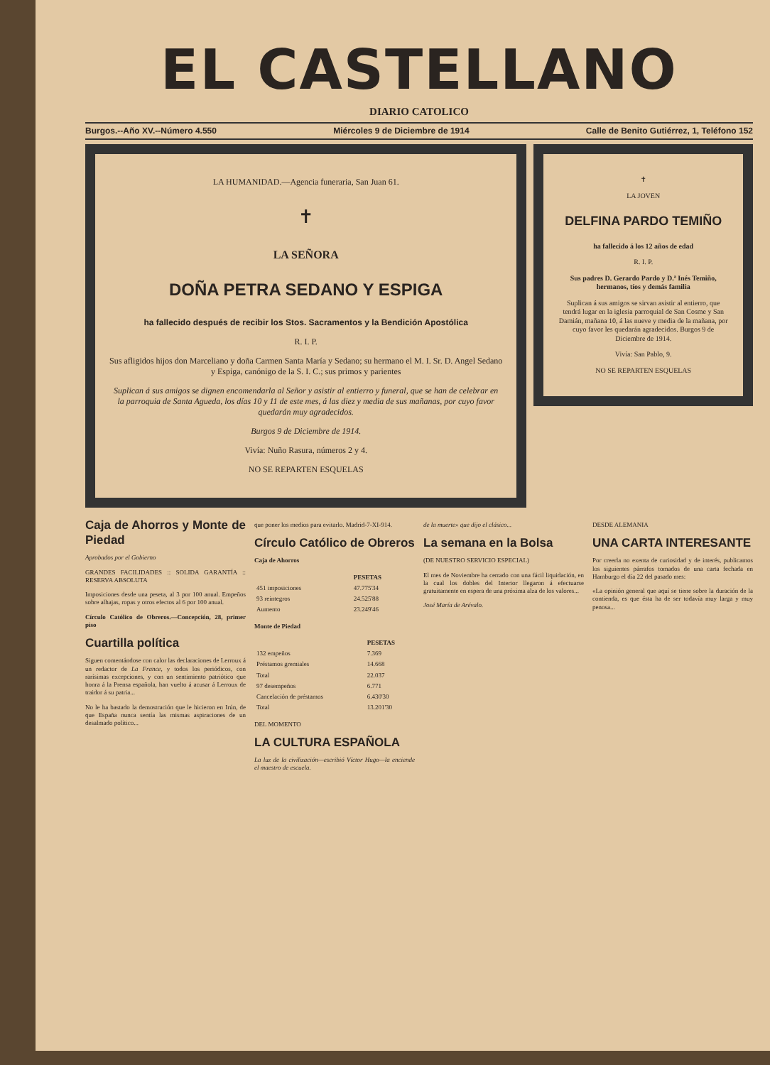EL CASTELLANO
DIARIO CATOLICO
Burgos.--Año XV.--Número 4.550 Miércoles 9 de Diciembre de 1914 Calle de Benito Gutiérrez, 1, Teléfono 152
LA HUMANIDAD.—Agencia funeraria, San Juan 61.
✝
LA SEÑORA
DOÑA PETRA SEDANO Y ESPIGA
ha fallecido después de recibir los Stos. Sacramentos y la Bendición Apostólica
R. I. P.
Sus afligidos hijos don Marceliano y doña Carmen Santa María y Sedano; su hermano el M. I. Sr. D. Angel Sedano y Espiga, canónigo de la S. I. C.; sus primos y parientes
Suplican á sus amigos se dignen encomendarla al Señor y asistir al entierro y funeral, que se han de celebrar en la parroquia de Santa Agueda, los días 10 y 11 de este mes, á las diez y media de sus mañanas, por cuyo favor quedarán muy agradecidos.
Burgos 9 de Diciembre de 1914.
Vivía: Nuño Rasura, números 2 y 4.
NO SE REPARTEN ESQUELAS
✝
LA JOVEN
DELFINA PARDO TEMIÑO
ha fallecido á los 12 años de edad
R. I. P.
Sus padres D. Gerardo Pardo y D.ª Inés Temiño, hermanos, tíos y demás familia
Suplican á sus amigos se sirvan asistir al entierro, que tendrá lugar en la iglesia parroquial de San Cosme y San Damián, mañana 10, á las nueve y media de la mañana, por cuyo favor les quedarán agradecidos. Burgos 9 de Diciembre de 1914.
Vivía: San Pablo, 9.
NO SE REPARTEN ESQUELAS
Caja de Ahorros y Monte de Piedad
Aprobados por el Gobierno
GRANDES FACILIDADES :: SOLIDA GARANTÍA :: RESERVA ABSOLUTA
Imposiciones desde una peseta, al 3 por 100 anual. Empeños sobre alhajas, ropas y otros efectos al 6 por 100 anual.
Círculo Católico de Obreros.—Concepción, 28, primer piso
Cuartilla política
Siguen comentándose con calor las declaraciones de Lerroux á un redactor de La France, y todos los periódicos, con rarísimas excepciones, y con un sentimiento patriótico que honra á la Prensa española, han vuelto á acusar á Lerroux de traidor á su patria...
No le ha bastado la demostración que le hicieron en Irún, de que España nunca sentía las mismas aspiraciones de un desalmado político...
que poner los medios para evitarlo. Madrid-7-XI-914.
Círculo Católico de Obreros
Caja de Ahorros
| | PESETAS |
| --- | --- |
| 451 imposiciones | 47.775'34 |
| 93 reintegros | 24.525'88 |
| Aumento | 23.249'46 |
Monte de Piedad
| | PESETAS |
| --- | --- |
| 132 empeños | 7.369 |
| Préstamos gremiales | 14.668 |
| Total | 22.037 |
| 97 desempeños | 6.771 |
| Cancelación de préstamos | 6.430'30 |
| Total | 13.201'30 |
DEL MOMENTO
LA CULTURA ESPAÑOLA
La luz de la civilización—escribió Víctor Hugo—la enciende el maestro de escuela.
de la muerte» que dijo el clásico...
La semana en la Bolsa
(DE NUESTRO SERVICIO ESPECIAL)
El mes de Noviembre ha cerrado con una fácil liquidación, en la cual los dobles del Interior llegaron á efectuarse gratuitamente en espera de una próxima alza de los valores...
José María de Arévalo.
DESDE ALEMANIA
UNA CARTA INTERESANTE
Por creerla no exenta de curiosidad y de interés, publicamos los siguientes párrafos tomados de una carta fechada en Hamburgo el día 22 del pasado mes:
«La opinión general que aquí se tiene sobre la duración de la contienda, es que ésta ha de ser todavía muy larga y muy penosa...